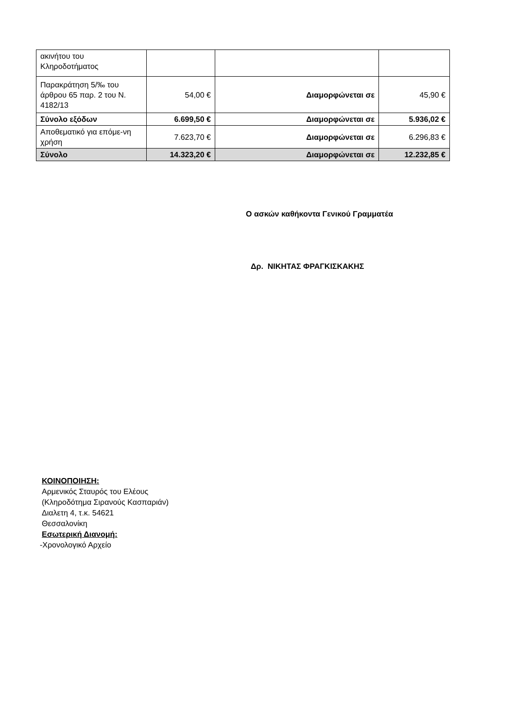| ακινήτου του Κληροδοτήματος | | | |
| Παρακράτηση 5/‰ του άρθρου 65 παρ. 2 του Ν. 4182/13 | 54,00 € | Διαμορφώνεται σε | 45,90 € |
| Σύνολο εξόδων | 6.699,50 € | Διαμορφώνεται σε | 5.936,02 € |
| Αποθεματικό για επόμε-νη χρήση | 7.623,70 € | Διαμορφώνεται σε | 6.296,83 € |
| Σύνολο | 14.323,20 € | Διαμορφώνεται σε | 12.232,85 € |
Ο ασκών καθήκοντα Γενικού Γραμματέα
Δρ. ΝΙΚΗΤΑΣ ΦΡΑΓΚΙΣΚΑΚΗΣ
ΚΟΙΝΟΠΟΙΗΣΗ:
Αρμενικός Σταυρός του Ελέους
(Κληροδότημα Σιρανούς Κασπαριάν)
Διαλετη 4, τ.κ. 54621
Θεσσαλονίκη
Εσωτερική Διανομή:
-Χρονολογικό Αρχείο